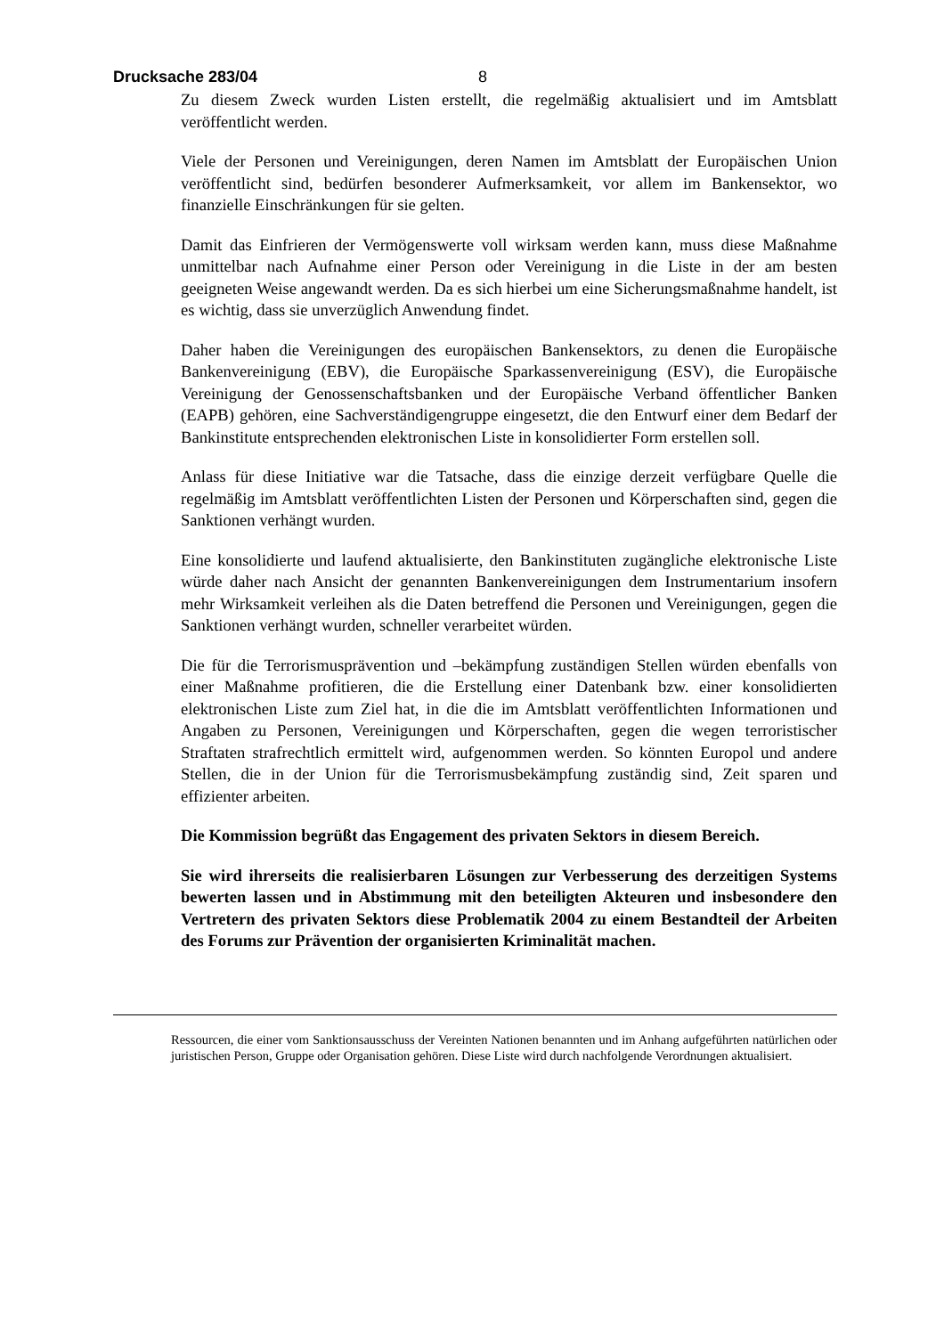Drucksache 283/04 8
Zu diesem Zweck wurden Listen erstellt, die regelmäßig aktualisiert und im Amtsblatt veröffentlicht werden.
Viele der Personen und Vereinigungen, deren Namen im Amtsblatt der Europäischen Union veröffentlicht sind, bedürfen besonderer Aufmerksamkeit, vor allem im Bankensektor, wo finanzielle Einschränkungen für sie gelten.
Damit das Einfrieren der Vermögenswerte voll wirksam werden kann, muss diese Maßnahme unmittelbar nach Aufnahme einer Person oder Vereinigung in die Liste in der am besten geeigneten Weise angewandt werden. Da es sich hierbei um eine Sicherungsmaßnahme handelt, ist es wichtig, dass sie unverzüglich Anwendung findet.
Daher haben die Vereinigungen des europäischen Bankensektors, zu denen die Europäische Bankenvereinigung (EBV), die Europäische Sparkassenvereinigung (ESV), die Europäische Vereinigung der Genossenschaftsbanken und der Europäische Verband öffentlicher Banken (EAPB) gehören, eine Sachverständigengruppe eingesetzt, die den Entwurf einer dem Bedarf der Bankinstitute entsprechenden elektronischen Liste in konsolidierter Form erstellen soll.
Anlass für diese Initiative war die Tatsache, dass die einzige derzeit verfügbare Quelle die regelmäßig im Amtsblatt veröffentlichten Listen der Personen und Körperschaften sind, gegen die Sanktionen verhängt wurden.
Eine konsolidierte und laufend aktualisierte, den Bankinstituten zugängliche elektronische Liste würde daher nach Ansicht der genannten Bankenvereinigungen dem Instrumentarium insofern mehr Wirksamkeit verleihen als die Daten betreffend die Personen und Vereinigungen, gegen die Sanktionen verhängt wurden, schneller verarbeitet würden.
Die für die Terrorismusprävention und –bekämpfung zuständigen Stellen würden ebenfalls von einer Maßnahme profitieren, die die Erstellung einer Datenbank bzw. einer konsolidierten elektronischen Liste zum Ziel hat, in die die im Amtsblatt veröffentlichten Informationen und Angaben zu Personen, Vereinigungen und Körperschaften, gegen die wegen terroristischer Straftaten strafrechtlich ermittelt wird, aufgenommen werden. So könnten Europol und andere Stellen, die in der Union für die Terrorismusbekämpfung zuständig sind, Zeit sparen und effizienter arbeiten.
Die Kommission begrüßt das Engagement des privaten Sektors in diesem Bereich.
Sie wird ihrerseits die realisierbaren Lösungen zur Verbesserung des derzeitigen Systems bewerten lassen und in Abstimmung mit den beteiligten Akteuren und insbesondere den Vertretern des privaten Sektors diese Problematik 2004 zu einem Bestandteil der Arbeiten des Forums zur Prävention der organisierten Kriminalität machen.
Ressourcen, die einer vom Sanktionsausschuss der Vereinten Nationen benannten und im Anhang aufgeführten natürlichen oder juristischen Person, Gruppe oder Organisation gehören. Diese Liste wird durch nachfolgende Verordnungen aktualisiert.